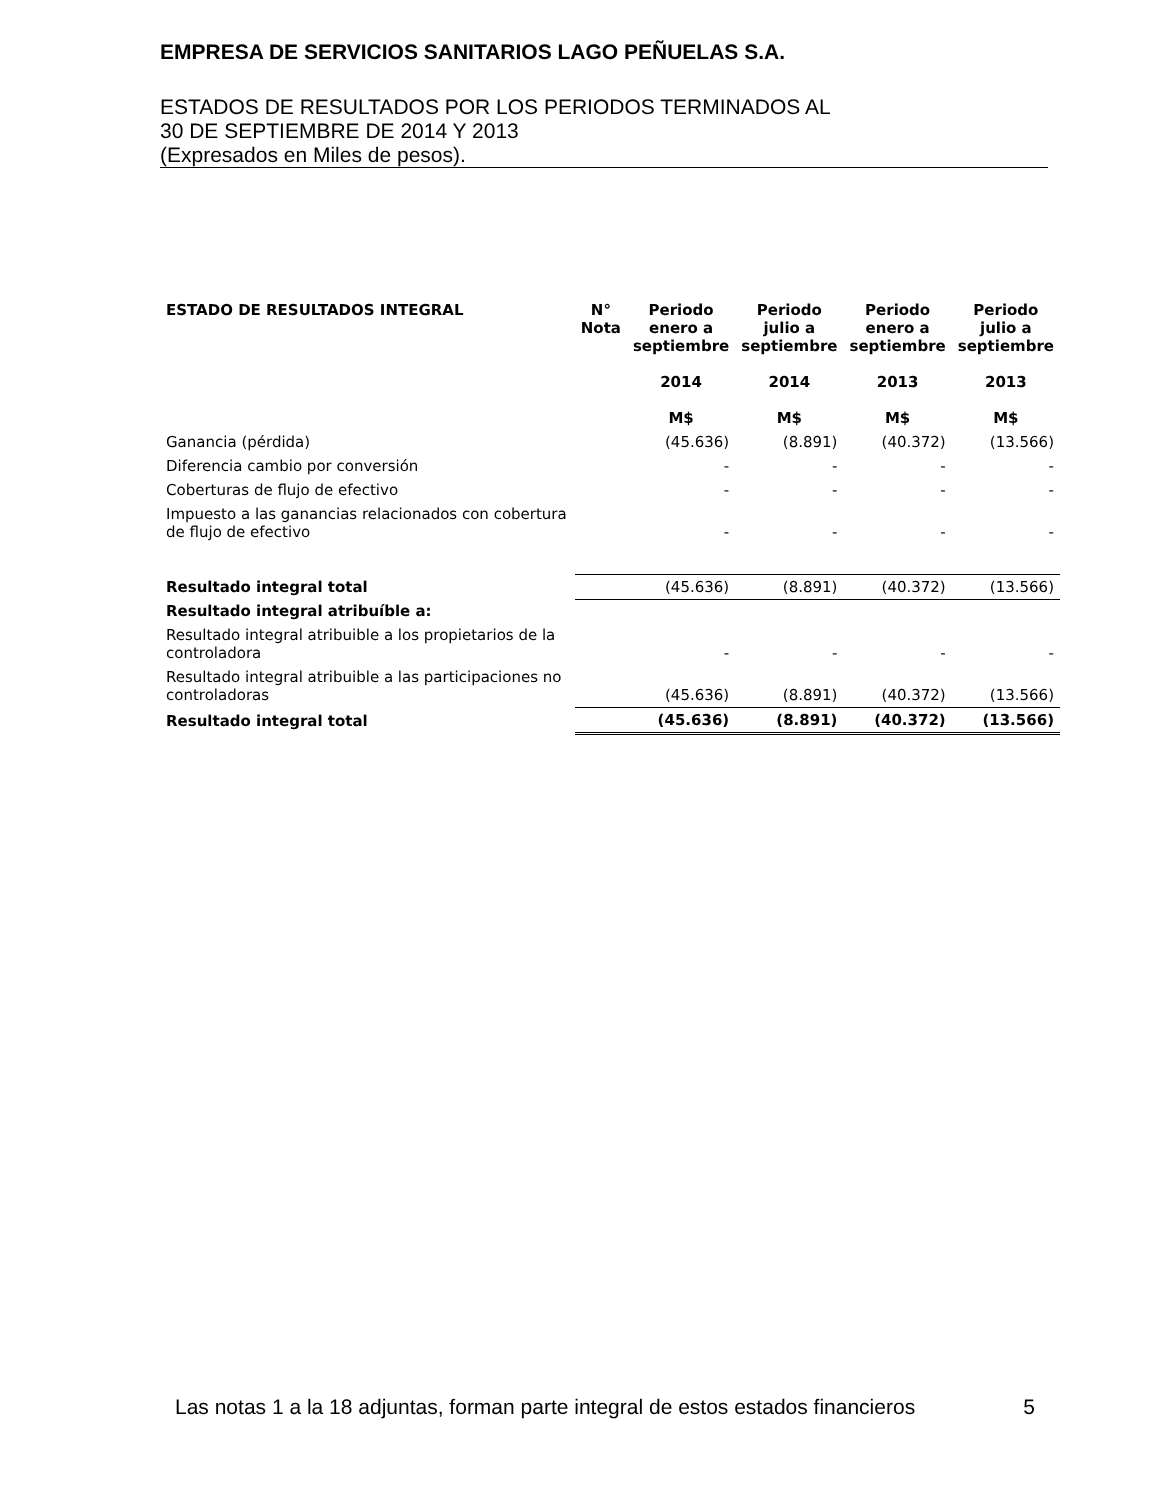EMPRESA DE SERVICIOS SANITARIOS LAGO PEÑUELAS S.A.
ESTADOS DE RESULTADOS POR LOS PERIODOS TERMINADOS AL
30 DE SEPTIEMBRE DE 2014 Y 2013
(Expresados en Miles de pesos).
| ESTADO DE RESULTADOS INTEGRAL | N° Nota | Periodo enero a septiembre 2014 M$ | Periodo julio a septiembre 2014 M$ | Periodo enero a septiembre 2013 M$ | Periodo julio a septiembre 2013 M$ |
| --- | --- | --- | --- | --- | --- |
| Ganancia (pérdida) | | (45.636) | (8.891) | (40.372) | (13.566) |
| Diferencia cambio por conversión | | - | - | - | - |
| Coberturas de flujo de efectivo | | - | - | - | - |
| Impuesto a las ganancias relacionados con cobertura de flujo de efectivo | | - | - | - | - |
| Resultado integral total | | (45.636) | (8.891) | (40.372) | (13.566) |
| Resultado integral atribuíble a: | | | | | |
| Resultado integral atribuible a los propietarios de la controladora | | - | - | - | - |
| Resultado integral atribuible a las participaciones no controladoras | | (45.636) | (8.891) | (40.372) | (13.566) |
| Resultado integral total | | (45.636) | (8.891) | (40.372) | (13.566) |
Las notas 1 a la 18 adjuntas, forman parte integral de estos estados financieros 5